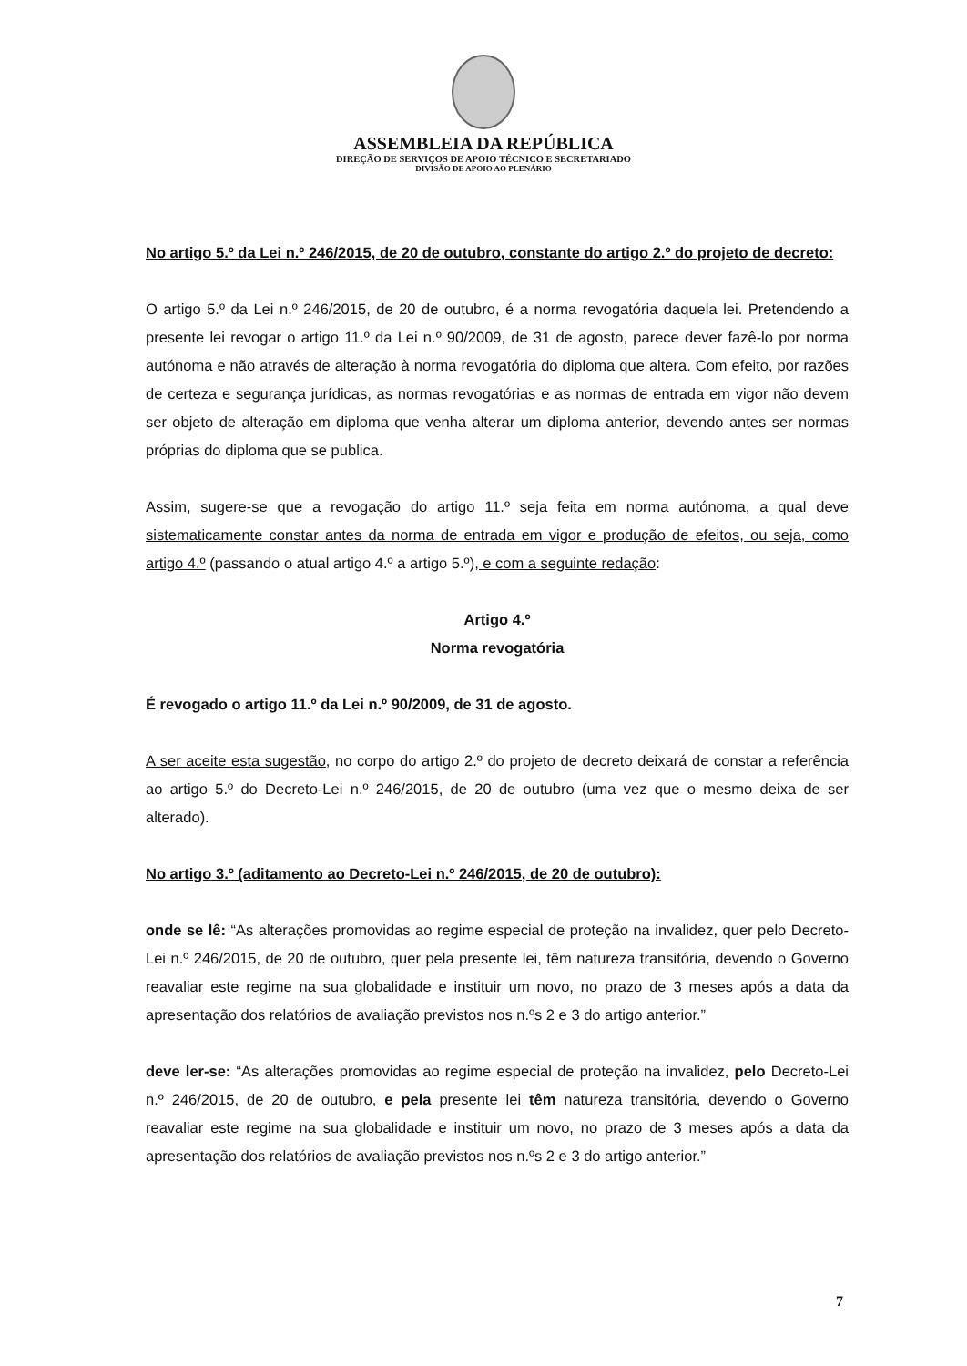ASSEMBLEIA DA REPÚBLICA
DIREÇÃO DE SERVIÇOS DE APOIO TÉCNICO E SECRETARIADO
DIVISÃO DE APOIO AO PLENÁRIO
No artigo 5.º da Lei n.º 246/2015, de 20 de outubro, constante do artigo 2.º do projeto de decreto:
O artigo 5.º da Lei n.º 246/2015, de 20 de outubro, é a norma revogatória daquela lei. Pretendendo a presente lei revogar o artigo 11.º da Lei n.º 90/2009, de 31 de agosto, parece dever fazê-lo por norma autónoma e não através de alteração à norma revogatória do diploma que altera. Com efeito, por razões de certeza e segurança jurídicas, as normas revogatórias e as normas de entrada em vigor não devem ser objeto de alteração em diploma que venha alterar um diploma anterior, devendo antes ser normas próprias do diploma que se publica.
Assim, sugere-se que a revogação do artigo 11.º seja feita em norma autónoma, a qual deve sistematicamente constar antes da norma de entrada em vigor e produção de efeitos, ou seja, como artigo 4.º (passando o atual artigo 4.º a artigo 5.º), e com a seguinte redação:
Artigo 4.º
Norma revogatória
É revogado o artigo 11.º da Lei n.º 90/2009, de 31 de agosto.
A ser aceite esta sugestão, no corpo do artigo 2.º do projeto de decreto deixará de constar a referência ao artigo 5.º do Decreto-Lei n.º 246/2015, de 20 de outubro (uma vez que o mesmo deixa de ser alterado).
No artigo 3.º (aditamento ao Decreto-Lei n.º 246/2015, de 20 de outubro):
onde se lê: “As alterações promovidas ao regime especial de proteção na invalidez, quer pelo Decreto-Lei n.º 246/2015, de 20 de outubro, quer pela presente lei, têm natureza transitória, devendo o Governo reavaliar este regime na sua globalidade e instituir um novo, no prazo de 3 meses após a data da apresentação dos relatórios de avaliação previstos nos n.ºs 2 e 3 do artigo anterior.”
deve ler-se: “As alterações promovidas ao regime especial de proteção na invalidez, pelo Decreto-Lei n.º 246/2015, de 20 de outubro, e pela presente lei têm natureza transitória, devendo o Governo reavaliar este regime na sua globalidade e instituir um novo, no prazo de 3 meses após a data da apresentação dos relatórios de avaliação previstos nos n.ºs 2 e 3 do artigo anterior.”
7